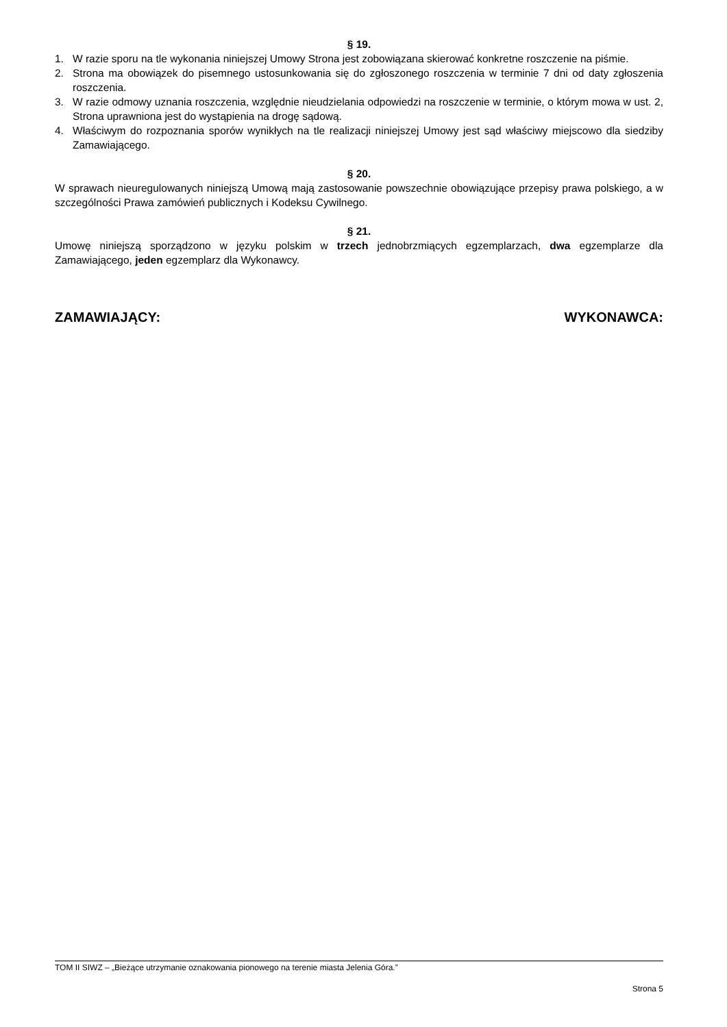§ 19.
1. W razie sporu na tle wykonania niniejszej Umowy Strona jest zobowiązana skierować konkretne roszczenie na piśmie.
2. Strona ma obowiązek do pisemnego ustosunkowania się do zgłoszonego roszczenia w terminie 7 dni od daty zgłoszenia roszczenia.
3. W razie odmowy uznania roszczenia, względnie nieudzielania odpowiedzi na roszczenie w terminie, o którym mowa w ust. 2, Strona uprawniona jest do wystąpienia na drogę sądową.
4. Właściwym do rozpoznania sporów wynikłych na tle realizacji niniejszej Umowy jest sąd właściwy miejscowo dla siedziby Zamawiającego.
§ 20.
W sprawach nieuregulowanych niniejszą Umową mają zastosowanie powszechnie obowiązujące przepisy prawa polskiego, a w szczególności Prawa zamówień publicznych i Kodeksu Cywilnego.
§ 21.
Umowę niniejszą sporządzono w języku polskim w trzech jednobrzmiących egzemplarzach, dwa egzemplarze dla Zamawiającego, jeden egzemplarz dla Wykonawcy.
ZAMAWIAJĄCY: WYKONAWCA:
TOM II SIWZ – „Bieżące utrzymanie oznakowania pionowego na terenie miasta Jelenia Góra.”
Strona 5